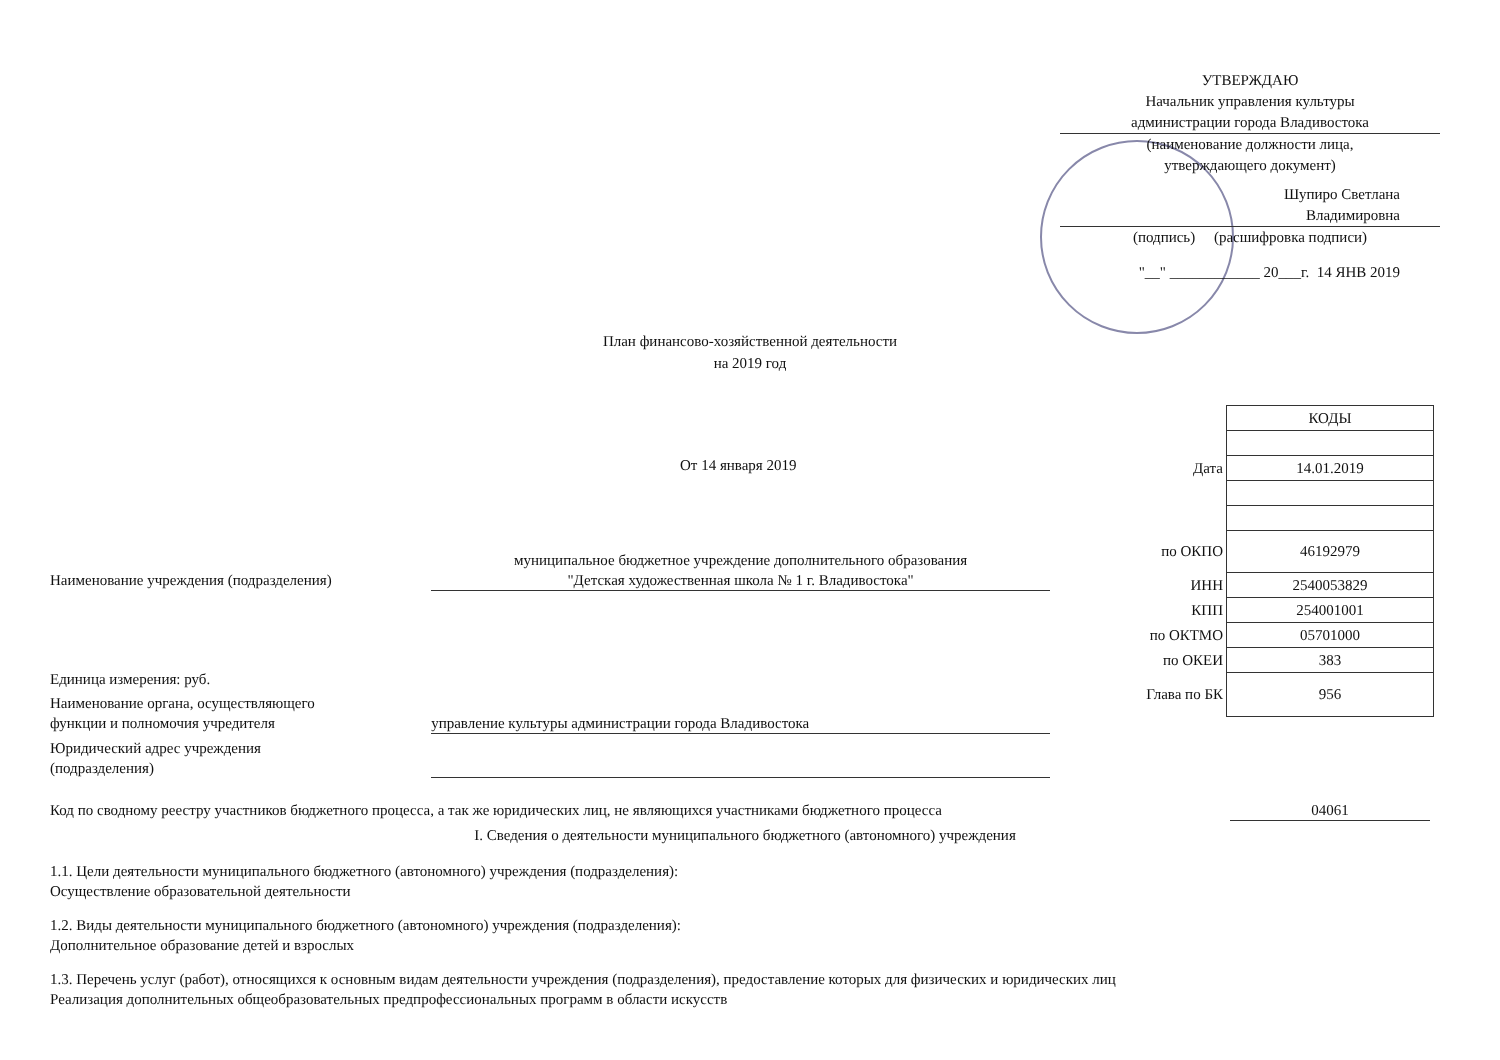УТВЕРЖДАЮ
Начальник управления культуры
администрации города Владивостока
(наименование должности лица,
утверждающего документ)
Шупиро Светлана
Владимировна
(подпись) (расшифровка подписи)
"__" ____________ 20___г. 14 ЯНВ 2019
План финансово-хозяйственной деятельности
на 2019 год
От 14 января 2019
| | КОДЫ |
| Дата | 14.01.2019 |
| по ОКПО | 46192979 |
| ИНН | 2540053829 |
| КПП | 254001001 |
| по ОКТМО | 05701000 |
| по ОКЕИ | 383 |
| Глава по БК | 956 |
Наименование учреждения (подразделения)
муниципальное бюджетное учреждение дополнительного образования
"Детская художественная школа № 1 г. Владивостока"
Единица измерения: руб.
Наименование органа, осуществляющего
функции и полномочия учредителя
управление культуры администрации города Владивостока
Юридический адрес учреждения
(подразделения)
Код по сводному реестру участников бюджетного процесса, а так же юридических лиц, не являющихся участниками бюджетного процесса 04061
I. Сведения о деятельности муниципального бюджетного (автономного) учреждения
1.1. Цели деятельности муниципального бюджетного (автономного) учреждения (подразделения):
Осуществление образовательной деятельности
1.2. Виды деятельности муниципального бюджетного (автономного) учреждения (подразделения):
Дополнительное образование детей и взрослых
1.3. Перечень услуг (работ), относящихся к основным видам деятельности учреждения (подразделения), предоставление которых для физических и юридических лиц
Реализация дополнительных общеобразовательных предпрофессиональных программ в области искусств